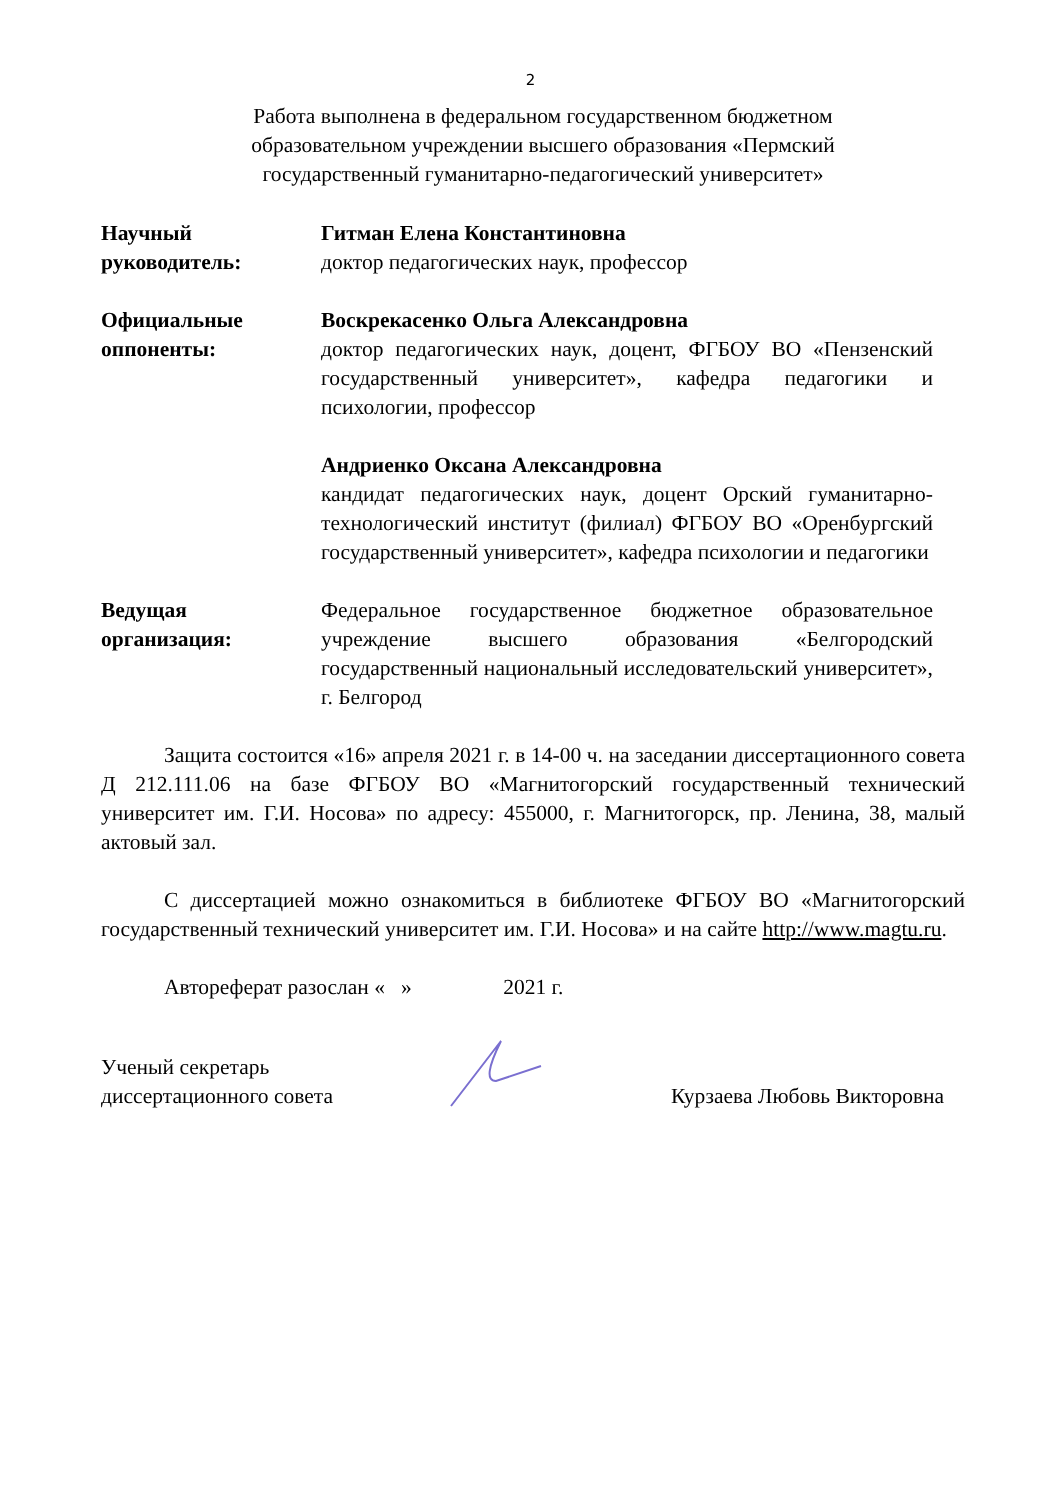2
Работа выполнена в федеральном государственном бюджетном образовательном учреждении высшего образования «Пермский государственный гуманитарно-педагогический университет»
Научный
руководитель:
Гитман Елена Константиновна
доктор педагогических наук, профессор
Официальные
оппоненты:
Воскрекасенко Ольга Александровна
доктор педагогических наук, доцент, ФГБОУ ВО «Пензенский государственный университет», кафедра педагогики и психологии, профессор
Андриенко Оксана Александровна
кандидат педагогических наук, доцент Орский гуманитарно-технологический институт (филиал) ФГБОУ ВО «Оренбургский государственный университет», кафедра психологии и педагогики
Ведущая
организация:
Федеральное государственное бюджетное образовательное учреждение высшего образования «Белгородский государственный национальный исследовательский университет», г. Белгород
Защита состоится «16» апреля 2021 г. в 14-00 ч. на заседании диссертационного совета Д 212.111.06 на базе ФГБОУ ВО «Магнитогорский государственный технический университет им. Г.И. Носова» по адресу: 455000, г. Магнитогорск, пр. Ленина, 38, малый актовый зал.
С диссертацией можно ознакомиться в библиотеке ФГБОУ ВО «Магнитогорский государственный технический университет им. Г.И. Носова» и на сайте http://www.magtu.ru.
Автореферат разослан « » 2021 г.
Ученый секретарь
диссертационного совета
Курзаева Любовь Викторовна